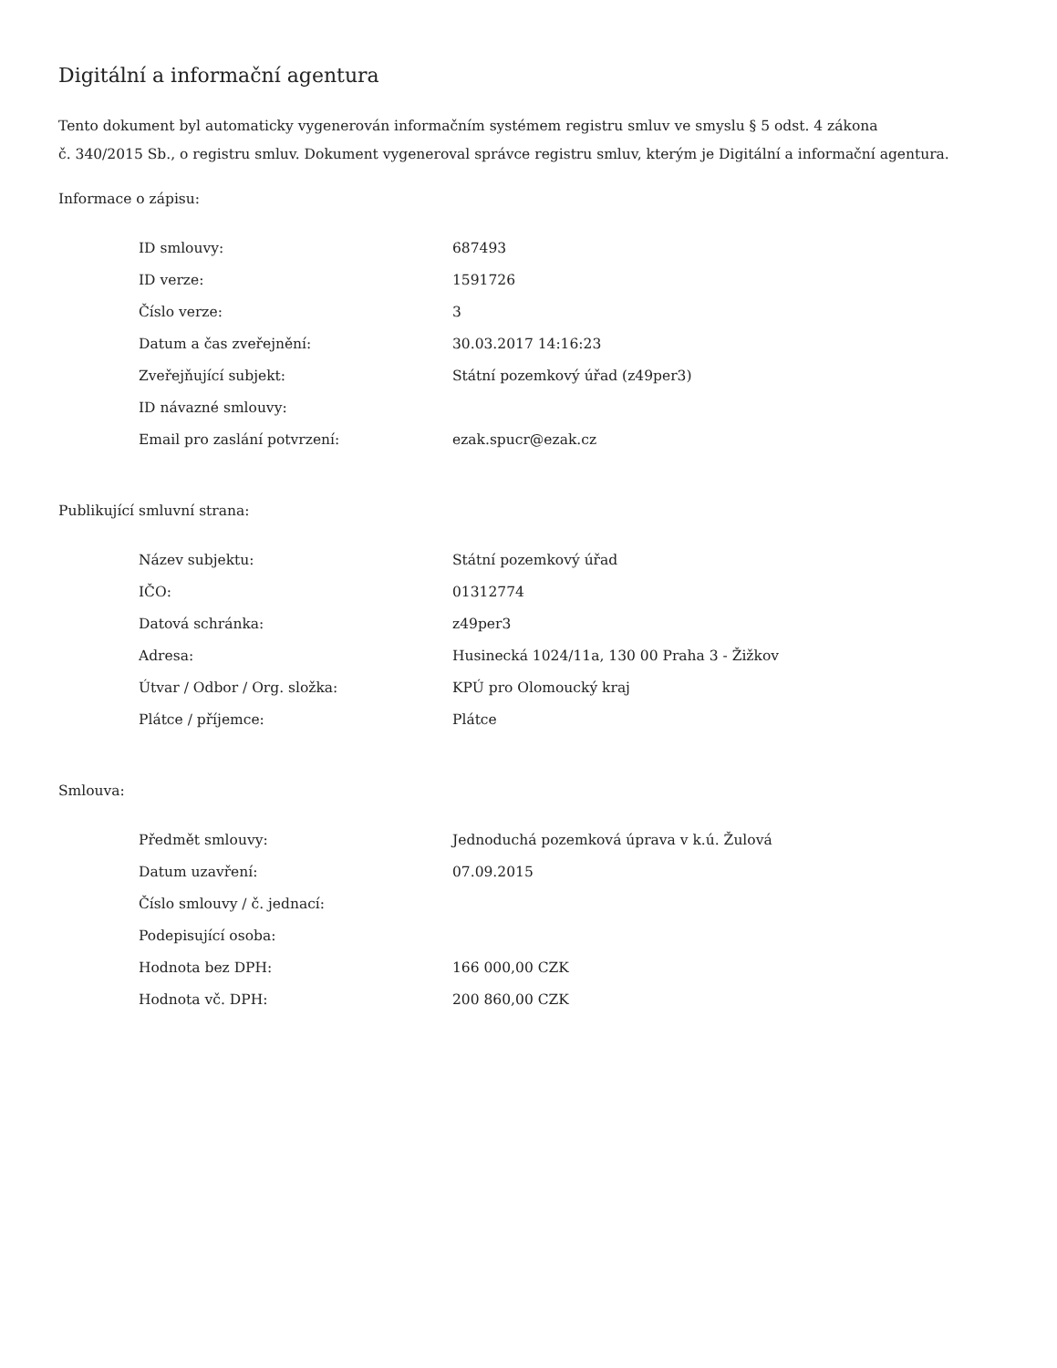Digitální a informační agentura
Tento dokument byl automaticky vygenerován informačním systémem registru smluv ve smyslu § 5 odst. 4 zákona
č. 340/2015 Sb., o registru smluv. Dokument vygeneroval správce registru smluv, kterým je Digitální a informační agentura.
Informace o zápisu:
| ID smlouvy: | 687493 |
| ID verze: | 1591726 |
| Číslo verze: | 3 |
| Datum a čas zveřejnění: | 30.03.2017 14:16:23 |
| Zveřejňující subjekt: | Státní pozemkový úřad (z49per3) |
| ID návazné smlouvy: | |
| Email pro zaslání potvrzení: | ezak.spucr@ezak.cz |
Publikující smluvní strana:
| Název subjektu: | Státní pozemkový úřad |
| IČO: | 01312774 |
| Datová schránka: | z49per3 |
| Adresa: | Husinecká 1024/11a, 130 00 Praha 3 - Žižkov |
| Útvar / Odbor / Org. složka: | KPÚ pro Olomoucký kraj |
| Plátce / příjemce: | Plátce |
Smlouva:
| Předmět smlouvy: | Jednoduchá pozemková úprava v k.ú. Žulová |
| Datum uzavření: | 07.09.2015 |
| Číslo smlouvy / č. jednací: | |
| Podepisující osoba: | |
| Hodnota bez DPH: | 166 000,00 CZK |
| Hodnota vč. DPH: | 200 860,00 CZK |